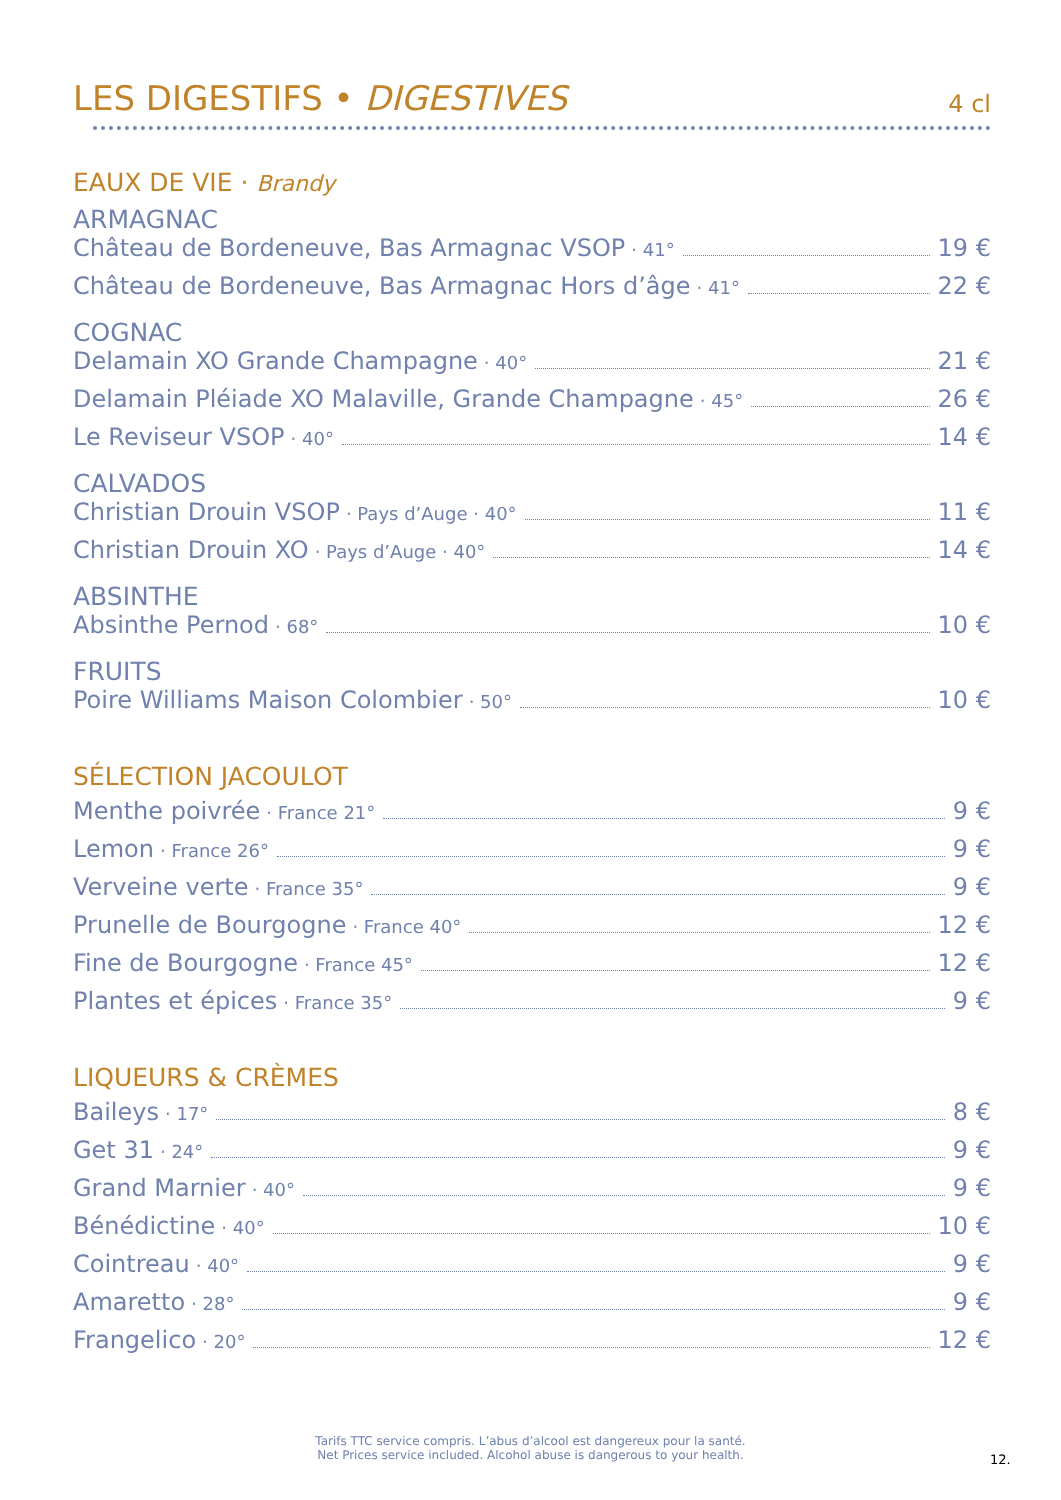LES DIGESTIFS • DIGESTIVES 4 cl
EAUX DE VIE · Brandy
ARMAGNAC
Château de Bordeneuve, Bas Armagnac VSOP · 41° 19 €
Château de Bordeneuve, Bas Armagnac Hors d’âge · 41° 22 €
COGNAC
Delamain XO Grande Champagne · 40° 21 €
Delamain Pléiade XO Malaville, Grande Champagne · 45° 26 €
Le Reviseur VSOP · 40° 14 €
CALVADOS
Christian Drouin VSOP · Pays d’Auge · 40° 11 €
Christian Drouin XO · Pays d’Auge · 40° 14 €
ABSINTHE
Absinthe Pernod · 68° 10 €
FRUITS
Poire Williams Maison Colombier · 50° 10 €
SÉLECTION JACOULOT
Menthe poivrée · France 21° 9 €
Lemon · France 26° 9 €
Verveine verte · France 35° 9 €
Prunelle de Bourgogne · France 40° 12 €
Fine de Bourgogne · France 45° 12 €
Plantes et épices · France 35° 9 €
LIQUEURS & CRÈMES
Baileys · 17° 8 €
Get 31 · 24° 9 €
Grand Marnier · 40° 9 €
Bénédictine · 40° 10 €
Cointreau · 40° 9 €
Amaretto · 28° 9 €
Frangelico · 20° 12 €
Tarifs TTC service compris. L’abus d’alcool est dangereux pour la santé.
Net Prices service included. Alcohol abuse is dangerous to your health.
12.